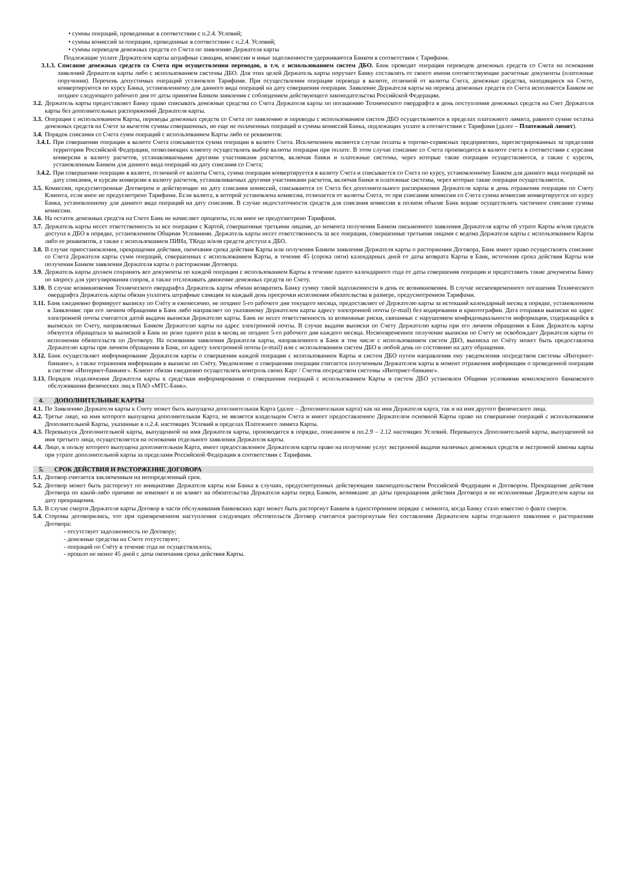• суммы операций, проведенные в соответствии с п.2.4. Условий;
• суммы комиссий за операции, проведенные в соответствии с п.2.4. Условий;
• суммы переводов денежных средств со Счета по заявлению Держателя карты
Подлежащие уплате Держателем карты штрафные санкции, комиссии и иные задолженности удерживаются Банком в соответствии с Тарифами.
3.1.3. Списание денежных средств со Счета при осуществлении переводов, в т.ч. с использованием систем ДБО. Банк проводит операции переводов денежных средств со Счета на основании заявлений Держателя карты либо с использованием системы ДБО. Для этих целей Держатель карты поручает Банку составлять от своего имени соответствующие расчетные документы (платежные поручения). Перечень допустимых операций установлен Тарифами. При осуществлении операции перевода в валюте, отличной от валюты Счета, денежные средства, находящиеся на Счете, конвертируются по курсу Банка, установленному для данного вида операций на дату совершения операции. Заявление Держателя карты на перевод денежных средств со Счета исполняется Банком не позднее следующего рабочего дня от даты принятия Банком заявления с соблюдением действующего законодательства Российской Федерации.
3.2. Держатель карты предоставляет Банку право списывать денежные средства со Счета Держателя карты по погашению Технического овердрафта в день поступления денежных средств на Счет Держателя карты без дополнительных распоряжений Держателя карты.
3.3. Операции с использованием Карты, переводы денежных средств со Счета по заявлению и переводы с использованием систем ДБО осуществляются в пределах платежного лимита, равного сумме остатка денежных средств на Счете за вычетом суммы совершенных, но еще не оплаченных операций и суммы комиссий Банка, подлежащих уплате в соответствии с Тарифами (далее – Платежный лимит).
3.4. Порядок списания со Счета сумм операций с использованием Карты либо ее реквизитов:
3.4.1. При совершении операции в валюте Счета списывается сумма операции в валюте Счета. Исключением являются случаи оплаты в торгово-сервисных предприятиях, зарегистрированных за пределами территории Российской Федерации, позволяющих клиенту осуществлять выбор валюты операции при оплате. В этом случае списание со Счета производится в валюте счета в соответствии с курсами конверсии в валюту расчетов, устанавливаемыми другими участниками расчетов, включая банки и платежные системы, через которые такие операции осуществляются, а также с курсом, установленным Банком для данного вида операций на дату списания со Счета;
3.4.2. При совершении операции в валюте, отличной от валюты Счета, сумма операции конвертируется в валюту Счета и списывается со Счета по курсу, установленному Банком для данного вида операций на дату списания, и курсам конверсии в валюту расчетов, устанавливаемых другими участниками расчетов, включая банки и платежные системы, через которые такие операции осуществляются.
3.5. Комиссии, предусмотренные Договором и действующие на дату списания комиссий, списываются со Счета без дополнительного распоряжения Держателя карты в день отражения операции по Счету Клиента, если иное не предусмотрено Тарифами. Если валюта, в которой установлена комиссия, отличается от валюты Счета, то при списании комиссии со Счета сумма комиссии конвертируется по курсу Банка, установленному для данного вида операций на дату списания. В случае недостаточности средств для списания комиссии в полном объеме Банк вправе осуществлять частичное списание суммы комиссии.
3.6. На остаток денежных средств на Счете Банк не начисляет проценты, если иное не предусмотрено Тарифами.
3.7. Держатель карты несет ответственность за все операции с Картой, совершенные третьими лицами, до момента получения Банком письменного заявления Держателя карты об утрате Карты и/или средств доступа к ДБО в порядке, установленном Общими Условиями. Держатель карты несет ответственность за все операции, совершенные третьими лицами с ведома Держателя карты с использованием Карты либо ее реквизитов, а также с использованием ПИНа, ТКода и/или средств доступа к ДБО.
3.8. В случае приостановления, прекращения действия, окончания срока действия Карты или получения Банком заявления Держателя карты о расторжении Договора, Банк имеет право осуществлять списание со Счета Держателя карты сумм операций, совершенных с использованием Карты, в течение 45 (сорока пяти) календарных дней от даты возврата Карты в Банк, истечения срока действия Карты или получения Банком заявления Держателя карты о расторжении Договора.
3.9. Держатель карты должен сохранять все документы по каждой операции с использованием Карты в течение одного календарного года от даты совершения операции и предоставить такие документы Банку по запросу для урегулирования споров, а также отслеживать движение денежных средств по Счету.
3.10. В случае возникновения Технического овердрафта Держатель карты обязан возвратить Банку сумму такой задолженности в день ее возникновения. В случае несвоевременного погашения Технического овердрафта Держатель карты обязан уплатить штрафные санкции за каждый день просрочки исполнения обязательства в размере, предусмотренном Тарифами.
3.11. Банк ежедневно формирует выписку по Счёту и ежемесячно, не позднее 5-го рабочего дня текущего месяца, предоставляет её Держателю карты за истекший календарный месяц в порядке, установленном в Заявлении: при его личном обращении в Банк либо направляет по указанному Держателем карты адресу электронной почты (e-mail) без кодирования и криптографии. Дата отправки выписки на адрес электронной почты считается датой выдачи выписки Держателю карты. Банк не несет ответственность за возможные риски, связанные с нарушением конфиденциальности информации, содержащейся в выписках по Счету, направляемых Банком Держателю карты на адрес электронной почты. В случае выдачи выписки по Счету Держателю карты при его личном обращении в Банк Держатель карты обязуется обращаться за выпиской в Банк не реже одного раза в месяц не позднее 5-го рабочего дня каждого месяца. Несвоевременное получение выписки по Счету не освобождает Держателя карты от исполнения обязательств по Договору. На основании заявления Держателя карты, направленного в Банк в том числе с использованием систем ДБО, выписка по Счёту может быть предоставлена Держателю карты при личном обращении в Банк, по адресу электронной почты (e-mail) или с использованием систем ДБО в любой день по состоянию на дату обращения.
3.12. Банк осуществляет информирование Держателя карты о совершении каждой операции с использованием Карты и систем ДБО путем направления ему уведомления посредством системы «Интернет-банкинг», а также отражения информации в выписке по Счёту. Уведомление о совершении операции считается полученным Держателем карты в момент отражения информации о проведенной операции в системе «Интернет-банкинг». Клиент обязан ежедневно осуществлять контроль своих Карт / Счетов посредством системы «Интернет-банкинг».
3.13. Порядок подключения Держателя карты к средствам информирования о совершении операций с использованием Карты и систем ДБО установлен Общими условиями комплексного банковского обслуживания физических лиц в ПАО «МТС-Банк».
4. ДОПОЛНИТЕЛЬНЫЕ КАРТЫ
4.1. По Заявлению Держателя карты к Счету может быть выпущена дополнительная Карта (далее – Дополнительная карта) как на имя Держателя карта, так и на имя другого физического лица.
4.2. Третье лицо, на имя которого выпущена дополнительная Карта, не является владельцем Счета и имеет предоставленное Держателем основной Карты право на совершение операций с использованием Дополнительной Карты, указанные в п.2.4. настоящих Условий в пределах Платежного лимита Карты.
4.3. Перевыпуск Дополнительной карты, выпущенной на имя Держателя карты, производится в порядке, описанном в пп.2.9 – 2.12 настоящих Условий. Перевыпуск Дополнительной карты, выпущенной на имя третьего лица, осуществляется на основании отдельного заявления Держателя карты.
4.4. Лицо, в пользу которого выпущена дополнительная Карта, имеет предоставленное Держателем карты право на получение услуг экстренной выдачи наличных денежных средств и экстренной замены карты при утрате дополнительной карты за пределами Российской Федерации в соответствии с Тарифами.
5. СРОК ДЕЙСТВИЯ И РАСТОРЖЕНИЕ ДОГОВОРА
5.1. Договор считается заключенным на неопределенный срок.
5.2. Договор может быть расторгнут по инициативе Держателя карты или Банка в случаях, предусмотренных действующим законодательством Российской Федерации и Договором. Прекращение действия Договора по какой-либо причине не изменяет и не влияет на обязательства Держателя карты перед Банком, возникшие до даты прекращения действия Договора и не исполненные Держателем карты на дату прекращения.
5.3. В случае смерти Держателя карты Договор в части обслуживания банковских карт может быть расторгнут Банком в одностороннем порядке с момента, когда Банку стало известно о факте смерти.
5.4. Стороны договорились, что при одновременном наступлении следующих обстоятельств Договор считается расторгнутым без составления Держателем карты отдельного заявления о расторжении Договора:
- отсутствует задолженность по Договору;
- денежные средства на Счете отсутствуют;
- операций по Счёту в течение года не осуществлялось;
- прошло не менее 45 дней с даты окончания срока действия Карты.